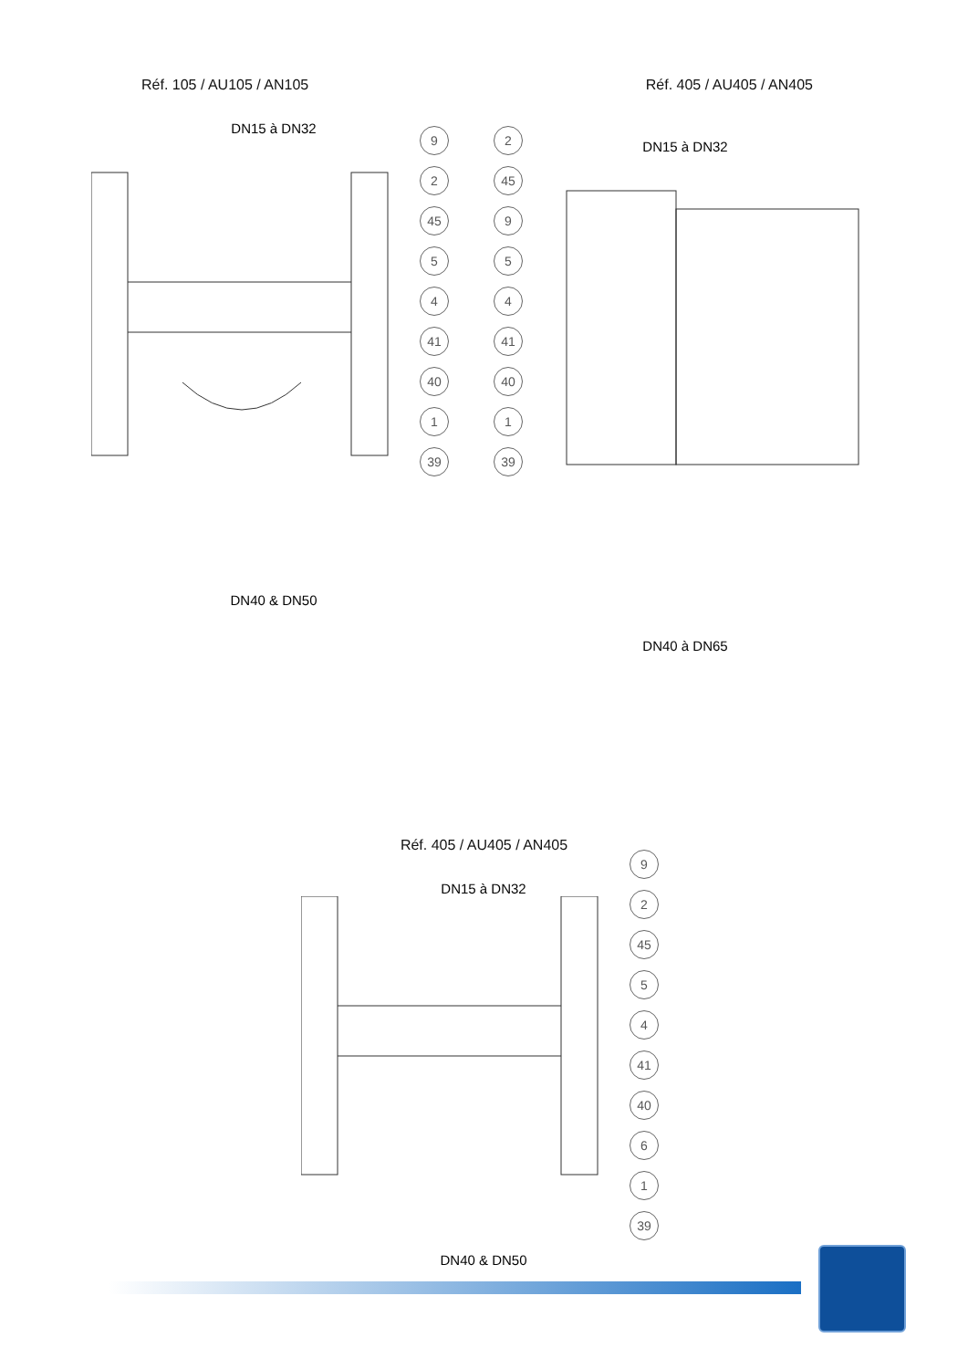Réf. 105 / AU105 / AN105 Réf. 405 / AU405 / AN405
DN15 à DN32
9 2 45 5 4 41 40 1 39
DN40 & DN50
2 45 9 5 4 41 40 1 39
DN15 à DN32
DN40 à DN65
Réf. 405 / AU405 / AN405
DN15 à DN32
9 2 45 5 4 41 40 6 1 39
DN40 & DN50